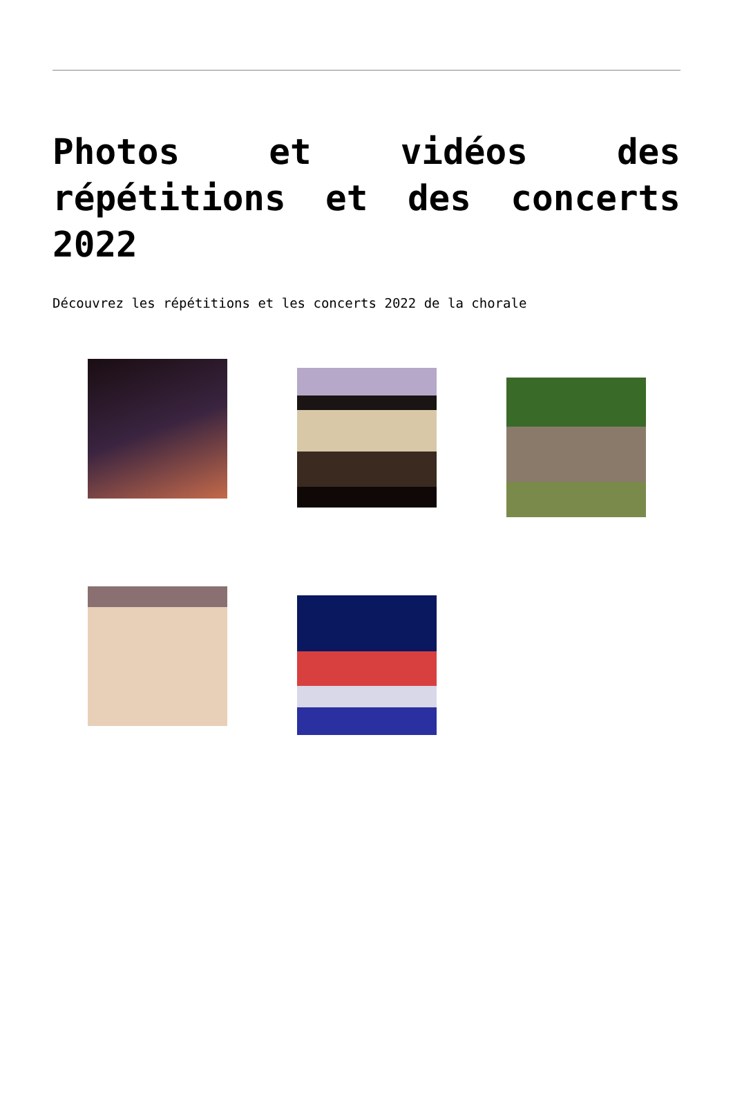Photos et vidéos des répétitions et des concerts 2022
Découvrez les répétitions et les concerts 2022 de la chorale